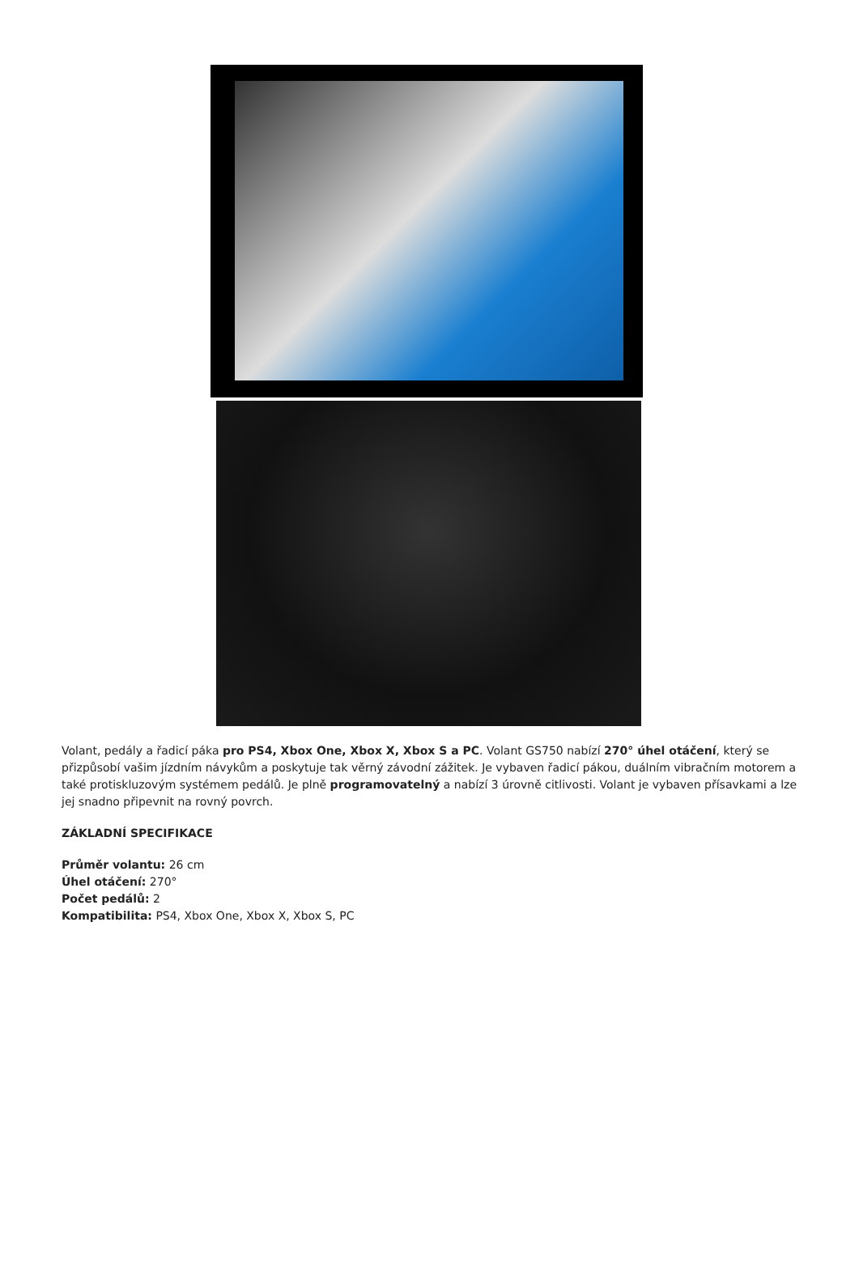Volant, pedály a řadicí páka pro PS4, Xbox One, Xbox X, Xbox S a PC. Volant GS750 nabízí 270° úhel otáčení, který se přizpůsobí vašim jízdním návykům a poskytuje tak věrný závodní zážitek. Je vybaven řadicí pákou, duálním vibračním motorem a také protiskluzovým systémem pedálů. Je plně programovatelný a nabízí 3 úrovně citlivosti. Volant je vybaven přísavkami a lze jej snadno připevnit na rovný povrch.
ZÁKLADNÍ SPECIFIKACE
Průměr volantu: 26 cm
Úhel otáčení: 270°
Počet pedálů: 2
Kompatibilita: PS4, Xbox One, Xbox X, Xbox S, PC